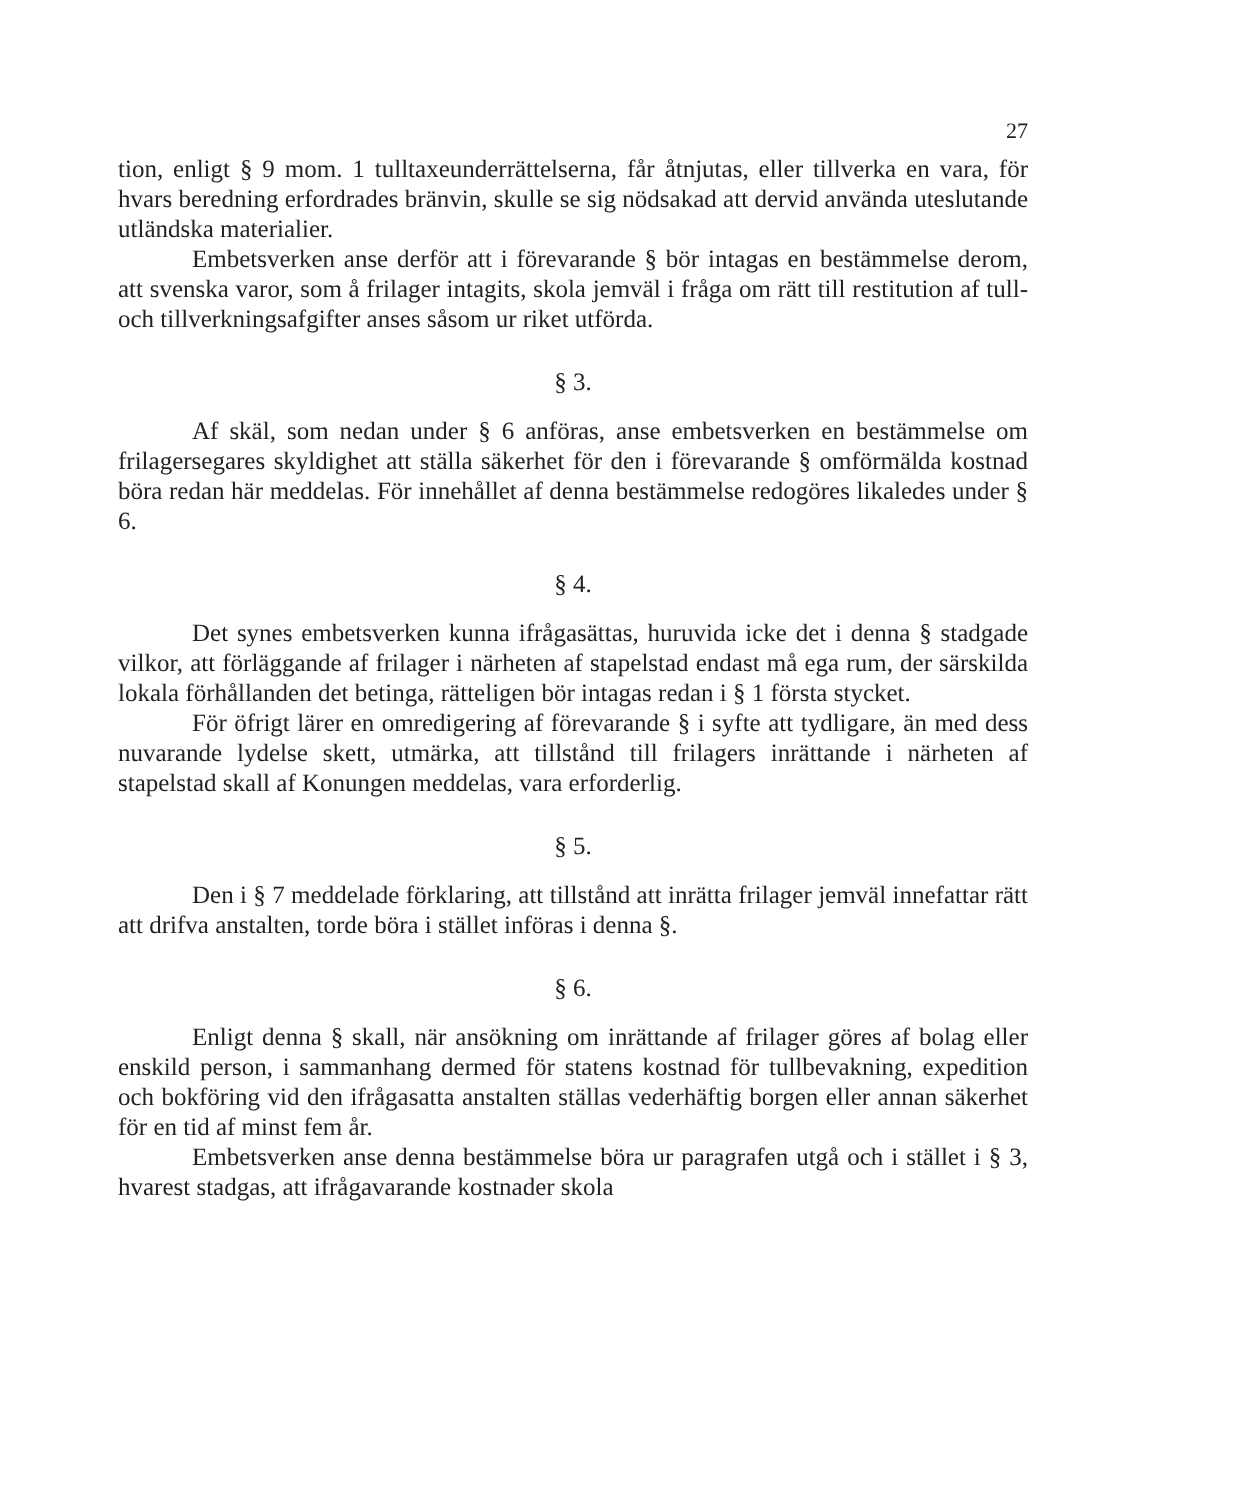27
tion, enligt § 9 mom. 1 tulltaxeunderrättelserna, får åtnjutas, eller tillverka en vara, för hvars beredning erfordrades bränvin, skulle se sig nödsakad att dervid använda uteslutande utländska materialier.
Embetsverken anse derför att i förevarande § bör intagas en bestämmelse derom, att svenska varor, som å frilager intagits, skola jemväl i fråga om rätt till restitution af tull- och tillverkningsafgifter anses såsom ur riket utförda.
§ 3.
Af skäl, som nedan under § 6 anföras, anse embetsverken en bestämmelse om frilagersegares skyldighet att ställa säkerhet för den i förevarande § omförmälda kostnad böra redan här meddelas. För innehållet af denna bestämmelse redogöres likaledes under § 6.
§ 4.
Det synes embetsverken kunna ifrågasättas, huruvida icke det i denna § stadgade vilkor, att förläggande af frilager i närheten af stapelstad endast må ega rum, der särskilda lokala förhållanden det betinga, rätteligen bör intagas redan i § 1 första stycket.
För öfrigt lärer en omredigering af förevarande § i syfte att tydligare, än med dess nuvarande lydelse skett, utmärka, att tillstånd till frilagers inrättande i närheten af stapelstad skall af Konungen meddelas, vara erforderlig.
§ 5.
Den i § 7 meddelade förklaring, att tillstånd att inrätta frilager jemväl innefattar rätt att drifva anstalten, torde böra i stället införas i denna §.
§ 6.
Enligt denna § skall, när ansökning om inrättande af frilager göres af bolag eller enskild person, i sammanhang dermed för statens kostnad för tullbevakning, expedition och bokföring vid den ifrågasatta anstalten ställas vederhäftig borgen eller annan säkerhet för en tid af minst fem år.
Embetsverken anse denna bestämmelse böra ur paragrafen utgå och i stället i § 3, hvarest stadgas, att ifrågavarande kostnader skola